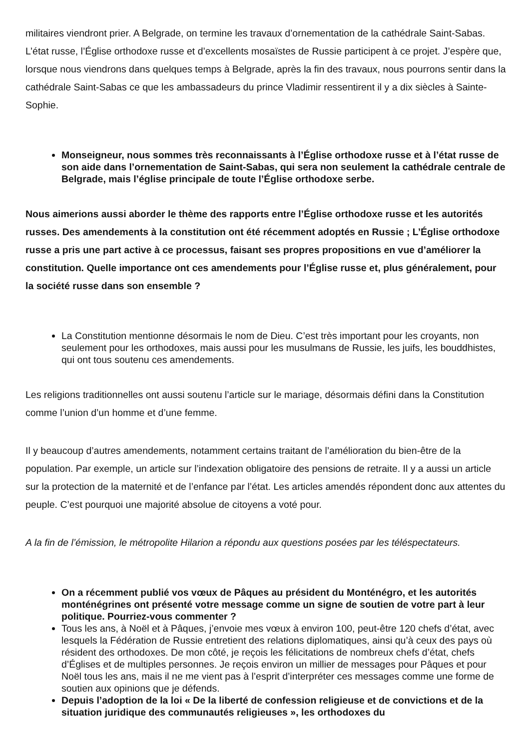militaires viendront prier. A Belgrade, on termine les travaux d’ornementation de la cathédrale Saint-Sabas. L’état russe, l’Église orthodoxe russe et d’excellents mosaïstes de Russie participent à ce projet. J’espère que, lorsque nous viendrons dans quelques temps à Belgrade, après la fin des travaux, nous pourrons sentir dans la cathédrale Saint-Sabas ce que les ambassadeurs du prince Vladimir ressentirent il y a dix siècles à Sainte-Sophie.
Monseigneur, nous sommes très reconnaissants à l’Église orthodoxe russe et à l’état russe de son aide dans l’ornementation de Saint-Sabas, qui sera non seulement la cathédrale centrale de Belgrade, mais l’église principale de toute l’Église orthodoxe serbe.
Nous aimerions aussi aborder le thème des rapports entre l’Église orthodoxe russe et les autorités russes. Des amendements à la constitution ont été récemment adoptés en Russie ; L’Église orthodoxe russe a pris une part active à ce processus, faisant ses propres propositions en vue d’améliorer la constitution. Quelle importance ont ces amendements pour l’Église russe et, plus généralement, pour la société russe dans son ensemble ?
La Constitution mentionne désormais le nom de Dieu. C’est très important pour les croyants, non seulement pour les orthodoxes, mais aussi pour les musulmans de Russie, les juifs, les bouddhistes, qui ont tous soutenu ces amendements.
Les religions traditionnelles ont aussi soutenu l’article sur le mariage, désormais défini dans la Constitution comme l’union d’un homme et d’une femme.
Il y beaucoup d’autres amendements, notamment certains traitant de l’amélioration du bien-être de la population. Par exemple, un article sur l’indexation obligatoire des pensions de retraite. Il y a aussi un article sur la protection de la maternité et de l’enfance par l’état. Les articles amendés répondent donc aux attentes du peuple. C’est pourquoi une majorité absolue de citoyens a voté pour.
A la fin de l’émission, le métropolite Hilarion a répondu aux questions posées par les téléspectateurs.
On a récemment publié vos vœux de Pâques au président du Monténégro, et les autorités monténégrines ont présenté votre message comme un signe de soutien de votre part à leur politique. Pourriez-vous commenter ?
Tous les ans, à Noël et à Pâques, j’envoie mes vœux à environ 100, peut-être 120 chefs d’état, avec lesquels la Fédération de Russie entretient des relations diplomatiques, ainsi qu’à ceux des pays où résident des orthodoxes. De mon côté, je reçois les félicitations de nombreux chefs d’état, chefs d’Églises et de multiples personnes. Je reçois environ un millier de messages pour Pâques et pour Noël tous les ans, mais il ne me vient pas à l’esprit d’interpréter ces messages comme une forme de soutien aux opinions que je défends.
Depuis l’adoption de la loi « De la liberté de confession religieuse et de convictions et de la situation juridique des communautés religieuses », les orthodoxes du